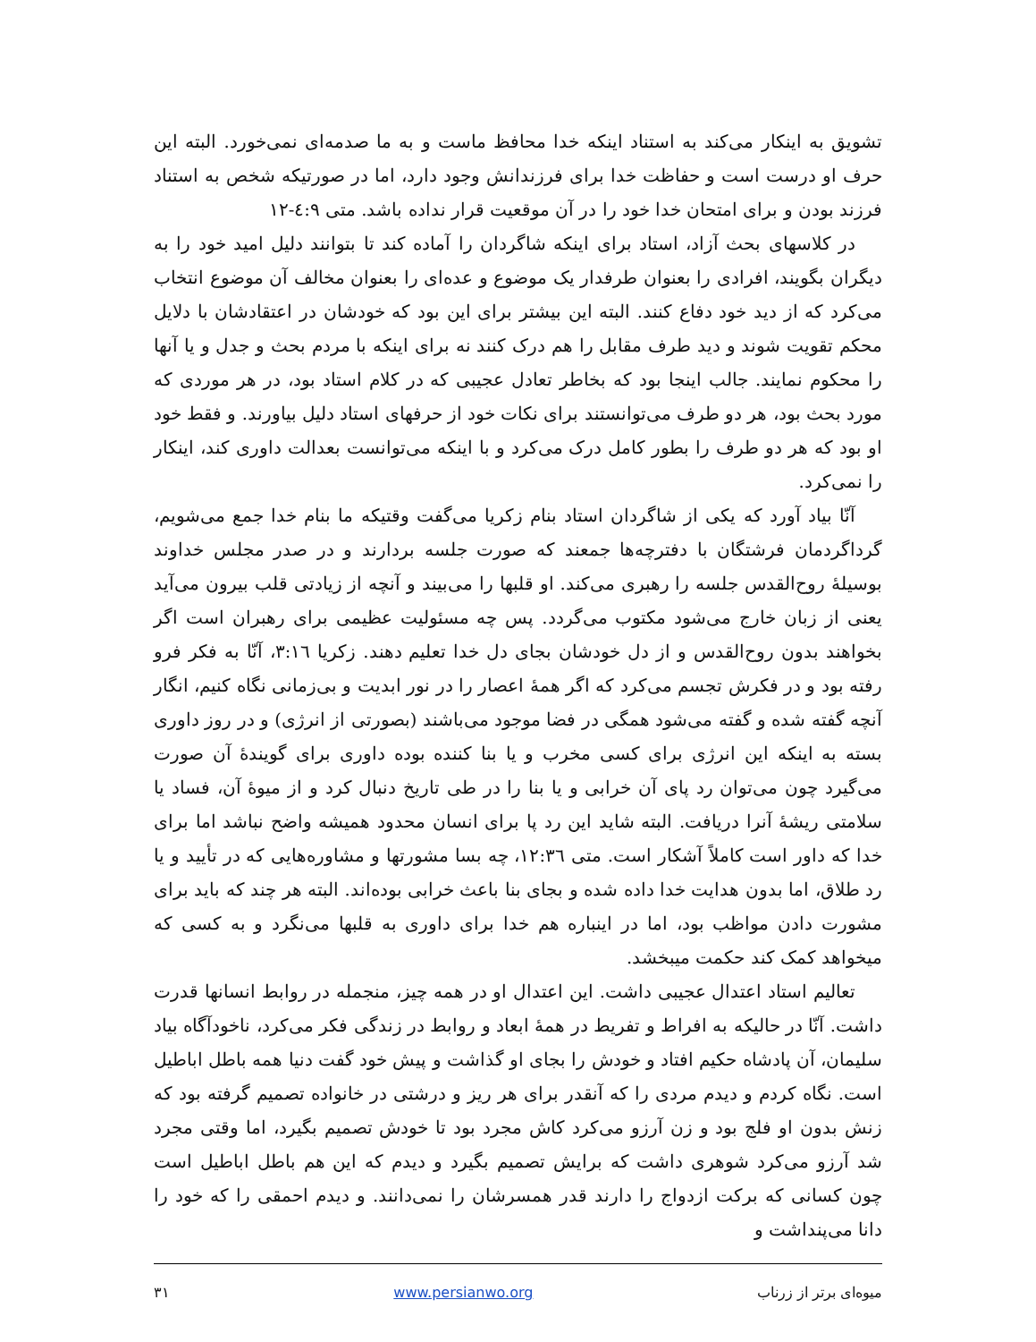تشویق به اینکار می‌کند به استناد اینکه خدا محافظ ماست و به ما صدمه‌ای نمی‌خورد. البته این حرف او درست است و حفاظت خدا برای فرزندانش وجود دارد، اما در صورتیکه شخص به استناد فرزند بودن و برای امتحان خدا خود را در آن موقعیت قرار نداده باشد. متی ٤:٩-١٢
در کلاسهای بحث آزاد، استاد برای اینکه شاگردان را آماده کند تا بتوانند دلیل امید خود را به دیگران بگویند، افرادی را بعنوان طرفدار یک موضوع و عده‌ای را بعنوان مخالف آن موضوع انتخاب می‌کرد که از دید خود دفاع کنند. البته این بیشتر برای این بود که خودشان در اعتقادشان با دلایل محکم تقویت شوند و دید طرف مقابل را هم درک کنند نه برای اینکه با مردم بحث و جدل و یا آنها را محکوم نمایند. جالب اینجا بود که بخاطر تعادل عجیبی که در کلام استاد بود، در هر موردی که مورد بحث بود، هر دو طرف می‌توانستند برای نکات خود از حرفهای استاد دلیل بیاورند. و فقط خود او بود که هر دو طرف را بطور کامل درک می‌کرد و با اینکه می‌توانست بعدالت داوری کند، اینکار را نمی‌کرد.
آنّا بیاد آورد که یکی از شاگردان استاد بنام زکریا می‌گفت وقتیکه ما بنام خدا جمع می‌شویم، گرداگردمان فرشتگان با دفترچه‌ها جمعند که صورت جلسه بردارند و در صدر مجلس خداوند بوسیلهٔ روح‌القدس جلسه را رهبری می‌کند. او قلبها را می‌بیند و آنچه از زیادتی قلب بیرون می‌آید یعنی از زبان خارج می‌شود مکتوب می‌گردد. پس چه مسئولیت عظیمی برای رهبران است اگر بخواهند بدون روح‌القدس و از دل خودشان بجای دل خدا تعلیم دهند. زکریا ٣:١٦، آنّا به فکر فرو رفته بود و در فکرش تجسم می‌کرد که اگر همهٔ اعصار را در نور ابدیت و بی‌زمانی نگاه کنیم، انگار آنچه گفته شده و گفته می‌شود همگی در فضا موجود می‌باشند (بصورتی از انرژی) و در روز داوری بسته به اینکه این انرژی برای کسی مخرب و یا بنا کننده بوده داوری برای گویندهٔ آن صورت می‌گیرد چون می‌توان رد پای آن خرابی و یا بنا را در طی تاریخ دنبال کرد و از میوهٔ آن، فساد یا سلامتی ریشهٔ آنرا دریافت. البته شاید این رد پا برای انسان محدود همیشه واضح نباشد اما برای خدا که داور است کاملاً آشکار است. متی ١٢:٣٦، چه بسا مشورتها و مشاوره‌هایی که در تأیید و یا رد طلاق، اما بدون هدایت خدا داده شده و بجای بنا باعث خرابی بوده‌اند. البته هر چند که باید برای مشورت دادن مواظب بود، اما در اینباره هم خدا برای داوری به قلبها می‌نگرد و به کسی که میخواهد کمک کند حکمت میبخشد.
تعالیم استاد اعتدال عجیبی داشت. این اعتدال او در همه چیز، منجمله در روابط انسانها قدرت داشت. آنّا در حالیکه به افراط و تفریط در همهٔ ابعاد و روابط در زندگی فکر می‌کرد، ناخودآگاه بیاد سلیمان، آن پادشاه حکیم افتاد و خودش را بجای او گذاشت و پیش خود گفت دنیا همه باطل اباطیل است. نگاه کردم و دیدم مردی را که آنقدر برای هر ریز و درشتی در خانواده تصمیم گرفته بود که زنش بدون او فلج بود و زن آرزو می‌کرد کاش مجرد بود تا خودش تصمیم بگیرد، اما وقتی مجرد شد آرزو می‌کرد شوهری داشت که برایش تصمیم بگیرد و دیدم که این هم باطل اباطیل است چون کسانی که برکت ازدواج را دارند قدر همسرشان را نمی‌دانند. و دیدم احمقی را که خود را دانا می‌پنداشت و
میوه‌ای برتر از زرناب www.persianwo.org ٣١